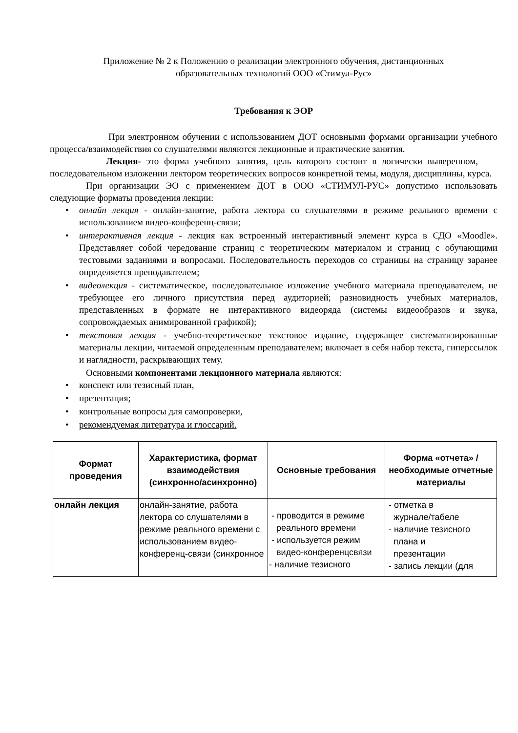Приложение № 2 к Положению о реализации электронного обучения, дистанционных
образовательных технологий ООО «Стимул-Рус»
Требования к ЭОР
При электронном обучении с использованием ДОТ основными формами организации учебного процесса/взаимодействия со слушателями являются лекционные и практические занятия.
Лекция- это форма учебного занятия, цель которого состоит в логически выверенном, последовательном изложении лектором теоретических вопросов конкретной темы, модуля, дисциплины, курса.
При организации ЭО с применением ДОТ в ООО «СТИМУЛ-РУС» допустимо использовать следующие форматы проведения лекции:
• онлайн лекция - онлайн-занятие, работа лектора со слушателями в режиме реального времени с использованием видео-конференц-связи;
• интерактивная лекция - лекция как встроенный интерактивный элемент курса в СДО «Moodle». Представляет собой чередование страниц с теоретическим материалом и страниц с обучающими тестовыми заданиями и вопросами. Последовательность переходов со страницы на страницу заранее определяется преподавателем;
• видеолекция - систематическое, последовательное изложение учебного материала преподавателем, не требующее его личного присутствия перед аудиторией; разновидность учебных материалов, представленных в формате не интерактивного видеоряда (системы видеообразов и звука, сопровождаемых анимированной графикой);
• текстовая лекция - учебно-теоретическое текстовое издание, содержащее систематизированные материалы лекции, читаемой определенным преподавателем; включает в себя набор текста, гиперссылок и наглядности, раскрывающих тему.
Основными компонентами лекционного материала являются:
• конспект или тезисный план,
• презентация;
• контрольные вопросы для самопроверки,
• рекомендуемая литература и глоссарий.
| Формат проведения | Характеристика, формат взаимодействия (синхронно/асинхронно) | Основные требования | Форма «отчета» / необходимые отчетные материалы |
| --- | --- | --- | --- |
| онлайн лекция | онлайн-занятие, работа лектора со слушателями в режиме реального времени с использованием видео-конференц-связи (синхронное | - проводится в режиме реального времени - используется режим видео-конференцсвязи - наличие тезисного | - отметка в журнале/табеле - наличие тезисного плана и презентации - запись лекции (для |